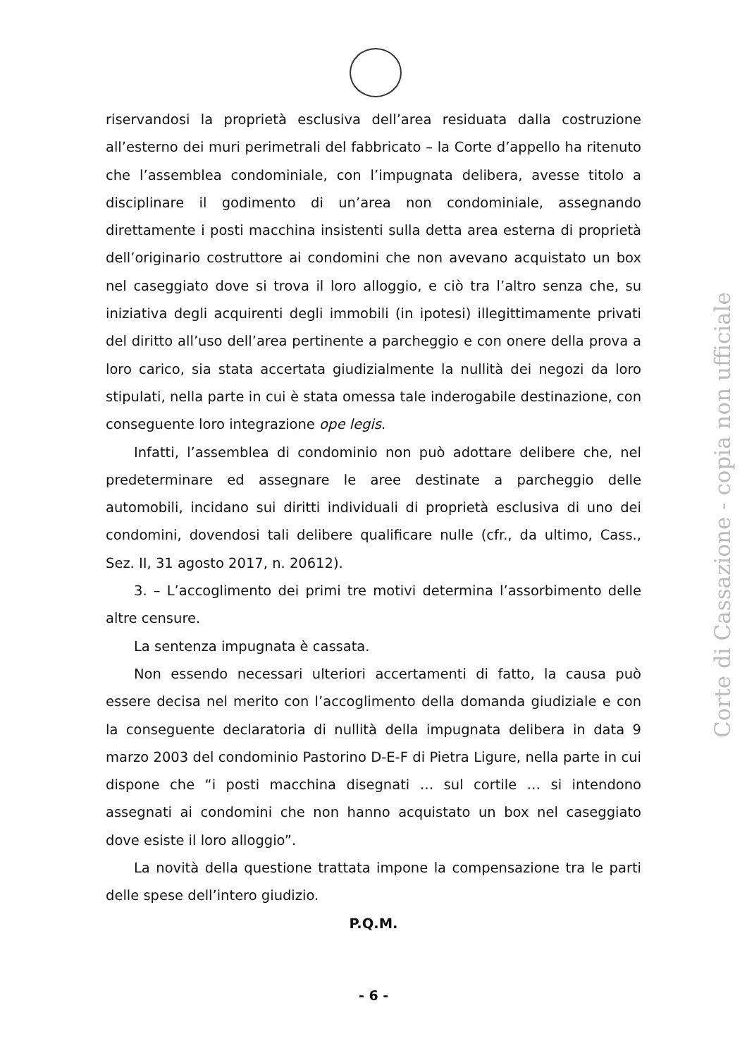riservandosi la proprietà esclusiva dell’area residuata dalla costruzione all’esterno dei muri perimetrali del fabbricato – la Corte d’appello ha ritenuto che l’assemblea condominiale, con l’impugnata delibera, avesse titolo a disciplinare il godimento di un’area non condominiale, assegnando direttamente i posti macchina insistenti sulla detta area esterna di proprietà dell’originario costruttore ai condomini che non avevano acquistato un box nel caseggiato dove si trova il loro alloggio, e ciò tra l’altro senza che, su iniziativa degli acquirenti degli immobili (in ipotesi) illegittimamente privati del diritto all’uso dell’area pertinente a parcheggio e con onere della prova a loro carico, sia stata accertata giudizialmente la nullità dei negozi da loro stipulati, nella parte in cui è stata omessa tale inderogabile destinazione, con conseguente loro integrazione ope legis.
Infatti, l’assemblea di condominio non può adottare delibere che, nel predeterminare ed assegnare le aree destinate a parcheggio delle automobili, incidano sui diritti individuali di proprietà esclusiva di uno dei condomini, dovendosi tali delibere qualificare nulle (cfr., da ultimo, Cass., Sez. II, 31 agosto 2017, n. 20612).
3. – L’accoglimento dei primi tre motivi determina l’assorbimento delle altre censure.
La sentenza impugnata è cassata.
Non essendo necessari ulteriori accertamenti di fatto, la causa può essere decisa nel merito con l’accoglimento della domanda giudiziale e con la conseguente declaratoria di nullità della impugnata delibera in data 9 marzo 2003 del condominio Pastorino D-E-F di Pietra Ligure, nella parte in cui dispone che “i posti macchina disegnati … sul cortile … si intendono assegnati ai condomini che non hanno acquistato un box nel caseggiato dove esiste il loro alloggio”.
La novità della questione trattata impone la compensazione tra le parti delle spese dell’intero giudizio.
P.Q.M.
Corte di Cassazione - copia non ufficiale
- 6 -